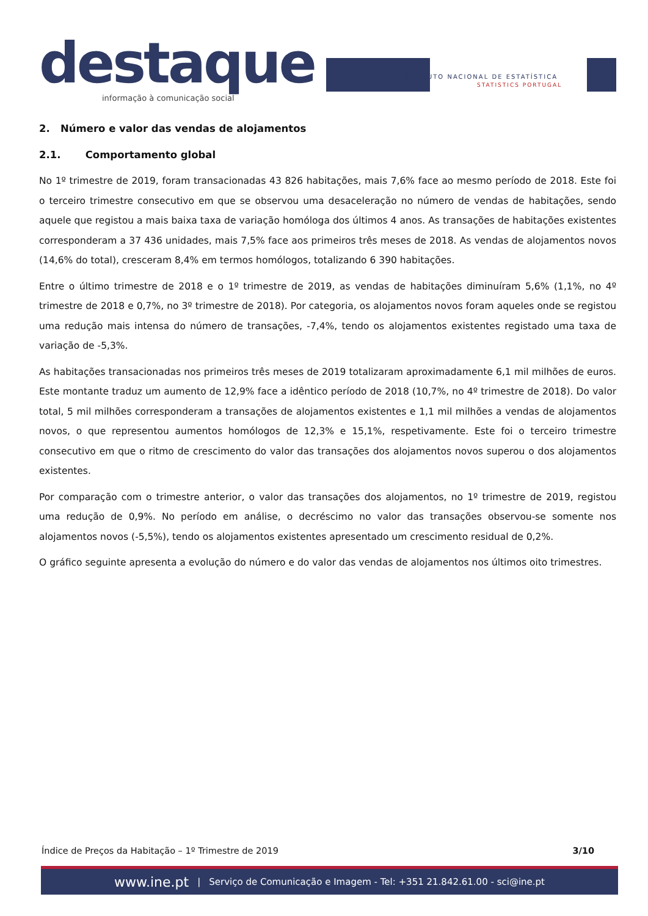destaque
informação à comunicação social
INSTITUTO NACIONAL DE ESTATÍSTICA
STATISTICS PORTUGAL
2. Número e valor das vendas de alojamentos
2.1. Comportamento global
No 1º trimestre de 2019, foram transacionadas 43 826 habitações, mais 7,6% face ao mesmo período de 2018. Este foi o terceiro trimestre consecutivo em que se observou uma desaceleração no número de vendas de habitações, sendo aquele que registou a mais baixa taxa de variação homóloga dos últimos 4 anos. As transações de habitações existentes corresponderam a 37 436 unidades, mais 7,5% face aos primeiros três meses de 2018. As vendas de alojamentos novos (14,6% do total), cresceram 8,4% em termos homólogos, totalizando 6 390 habitações.
Entre o último trimestre de 2018 e o 1º trimestre de 2019, as vendas de habitações diminuíram 5,6% (1,1%, no 4º trimestre de 2018 e 0,7%, no 3º trimestre de 2018). Por categoria, os alojamentos novos foram aqueles onde se registou uma redução mais intensa do número de transações, -7,4%, tendo os alojamentos existentes registado uma taxa de variação de -5,3%.
As habitações transacionadas nos primeiros três meses de 2019 totalizaram aproximadamente 6,1 mil milhões de euros. Este montante traduz um aumento de 12,9% face a idêntico período de 2018 (10,7%, no 4º trimestre de 2018). Do valor total, 5 mil milhões corresponderam a transações de alojamentos existentes e 1,1 mil milhões a vendas de alojamentos novos, o que representou aumentos homólogos de 12,3% e 15,1%, respetivamente. Este foi o terceiro trimestre consecutivo em que o ritmo de crescimento do valor das transações dos alojamentos novos superou o dos alojamentos existentes.
Por comparação com o trimestre anterior, o valor das transações dos alojamentos, no 1º trimestre de 2019, registou uma redução de 0,9%. No período em análise, o decréscimo no valor das transações observou-se somente nos alojamentos novos (-5,5%), tendo os alojamentos existentes apresentado um crescimento residual de 0,2%.
O gráfico seguinte apresenta a evolução do número e do valor das vendas de alojamentos nos últimos oito trimestres.
Índice de Preços da Habitação – 1º Trimestre de 2019 3/10
www.ine.pt | Serviço de Comunicação e Imagem - Tel: +351 21.842.61.00 - sci@ine.pt